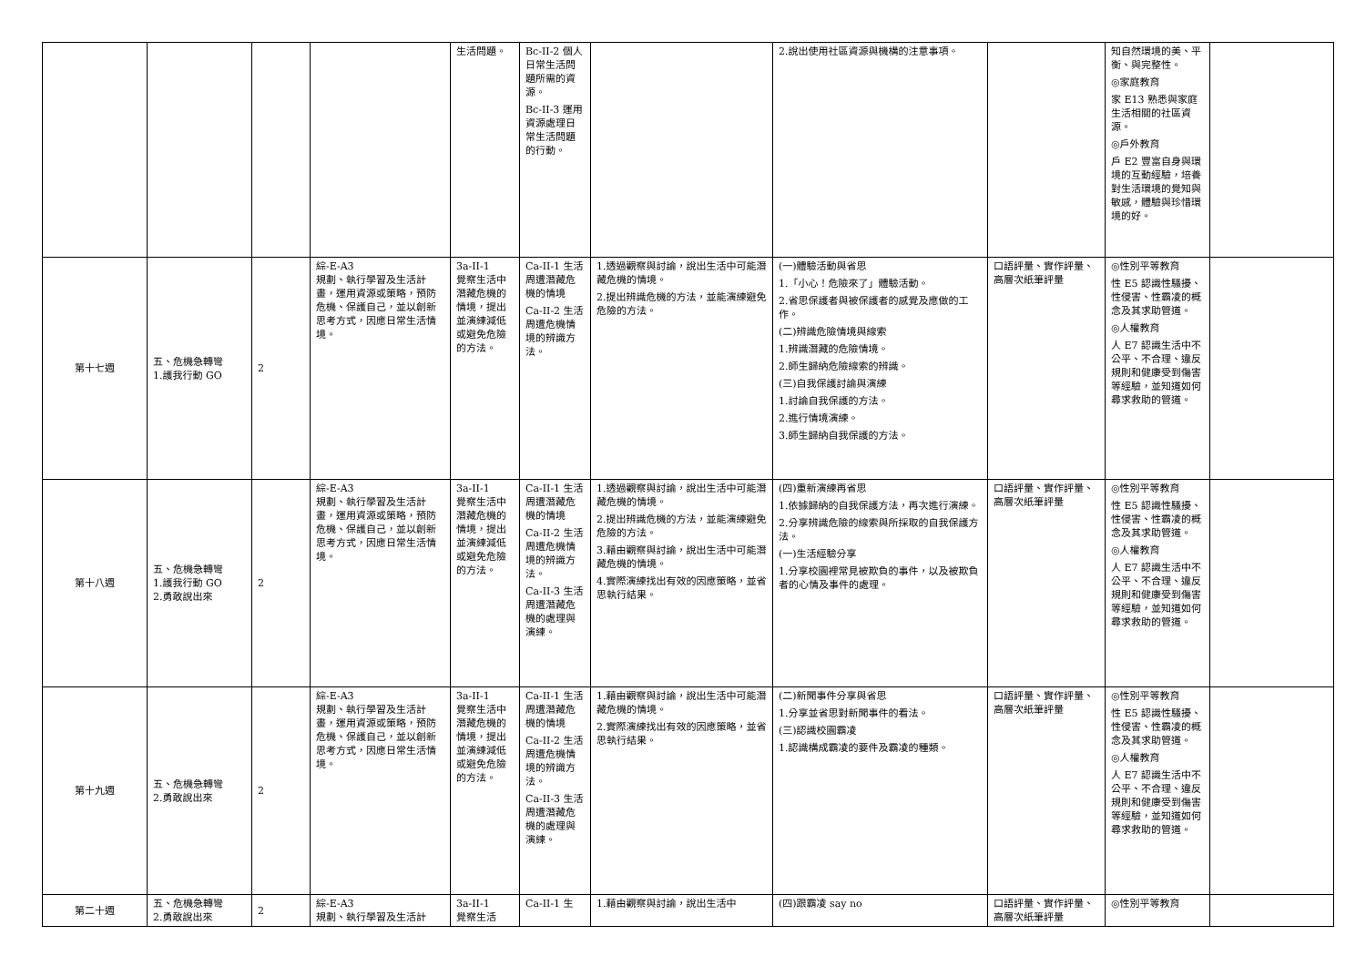| | | | | 生活問題。 | Bc-II-2 個人日常生活問題所需的資源。 Bc-II-3 運用資源處理日常生活問題的行動。 | | 2.說出使用社區資源與機構的注意事項。 | | 知自然環境的美、平衡、與完整性。 ◎家庭教育 家 E13 熟悉與家庭生活相關的社區資源。 ◎戶外教育 戶 E2 豐富自身與環境的互動經驗，培養對生活環境的覺知與敏感，體驗與珍惜環境的好。 | |
| 第十七週 | 五、危機急轉彎 1.護我行動 GO | 2 | 綜-E-A3 規劃、執行學習及生活計畫，運用資源或策略，預防危機、保護自己，並以創新思考方式，因應日常生活情境。 | 3a-II-1 覺察生活中潛藏危機的情境，提出並演練減低或避免危險的方法。 | Ca-II-1 生活周遭潛藏危機的情境 Ca-II-2 生活周遭危機情境的辨識方法。 | 1.透過觀察與討論，說出生活中可能潛藏危機的情境。 2.提出辨識危機的方法，並能演練避免危險的方法。 | (一)體驗活動與省思 1.「小心！危險來了」體驗活動。 2.省思保護者與被保護者的感覺及應做的工作。 (二)辨識危險情境與線索 1.辨識潛藏的危險情境。 2.師生歸納危險線索的辨識。 (三)自我保護討論與演練 1.討論自我保護的方法。 2.進行情境演練。 3.師生歸納自我保護的方法。 | 口語評量、實作評量、高層次紙筆評量 | ◎性別平等教育 性 E5 認識性騷擾、性侵害、性霸凌的概念及其求助管道。 ◎人權教育 人 E7 認識生活中不公平、不合理、違反規則和健康受到傷害等經驗，並知道如何尋求救助的管道。 | |
| 第十八週 | 五、危機急轉彎 1.護我行動 GO 2.勇敢說出來 | 2 | 綜-E-A3 規劃、執行學習及生活計畫，運用資源或策略，預防危機、保護自己，並以創新思考方式，因應日常生活情境。 | 3a-II-1 覺察生活中潛藏危機的情境，提出並演練減低或避免危險的方法。 | Ca-II-1 生活周遭潛藏危機的情境 Ca-II-2 生活周遭危機情境的辨識方法。 Ca-II-3 生活周遭潛藏危機的處理與演練。 | 1.透過觀察與討論，說出生活中可能潛藏危機的情境。 2.提出辨識危機的方法，並能演練避免危險的方法。 3.藉由觀察與討論，說出生活中可能潛藏危機的情境。 4.實際演練找出有效的因應策略，並省思執行結果。 | (四)重新演練再省思 1.依據歸納的自我保護方法，再次進行演練。 2.分享辨識危險的線索與所採取的自我保護方法。 (一)生活經驗分享 1.分享校園裡常見被欺負的事件，以及被欺負者的心情及事件的處理。 | 口語評量、實作評量、高層次紙筆評量 | ◎性別平等教育 性 E5 認識性騷擾、性侵害、性霸凌的概念及其求助管道。 ◎人權教育 人 E7 認識生活中不公平、不合理、違反規則和健康受到傷害等經驗，並知道如何尋求救助的管道。 | |
| 第十九週 | 五、危機急轉彎 2.勇敢說出來 | 2 | 綜-E-A3 規劃、執行學習及生活計畫，運用資源或策略，預防危機、保護自己，並以創新思考方式，因應日常生活情境。 | 3a-II-1 覺察生活中潛藏危機的情境，提出並演練減低或避免危險的方法。 | Ca-II-1 生活周遭潛藏危機的情境 Ca-II-2 生活周遭危機情境的辨識方法。 Ca-II-3 生活周遭潛藏危機的處理與演練。 | 1.藉由觀察與討論，說出生活中可能潛藏危機的情境。 2.實際演練找出有效的因應策略，並省思執行結果。 | (二)新聞事件分享與省思 1.分享並省思對新聞事件的看法。 (三)認識校園霸凌 1.認識構成霸凌的要件及霸凌的種類。 | 口語評量、實作評量、高層次紙筆評量 | ◎性別平等教育 性 E5 認識性騷擾、性侵害、性霸凌的概念及其求助管道。 ◎人權教育 人 E7 認識生活中不公平、不合理、違反規則和健康受到傷害等經驗，並知道如何尋求救助的管道。 | |
| 第二十週 | 五、危機急轉彎 2.勇敢說出來 | 2 | 綜-E-A3 規劃、執行學習及生活計 | 3a-II-1 覺察生活 | Ca-II-1 生 | 1.藉由觀察與討論，說出生活中 | (四)跟霸凌 say no | 口語評量、實作評量、高層次紙筆評量 | ◎性別平等教育 | |